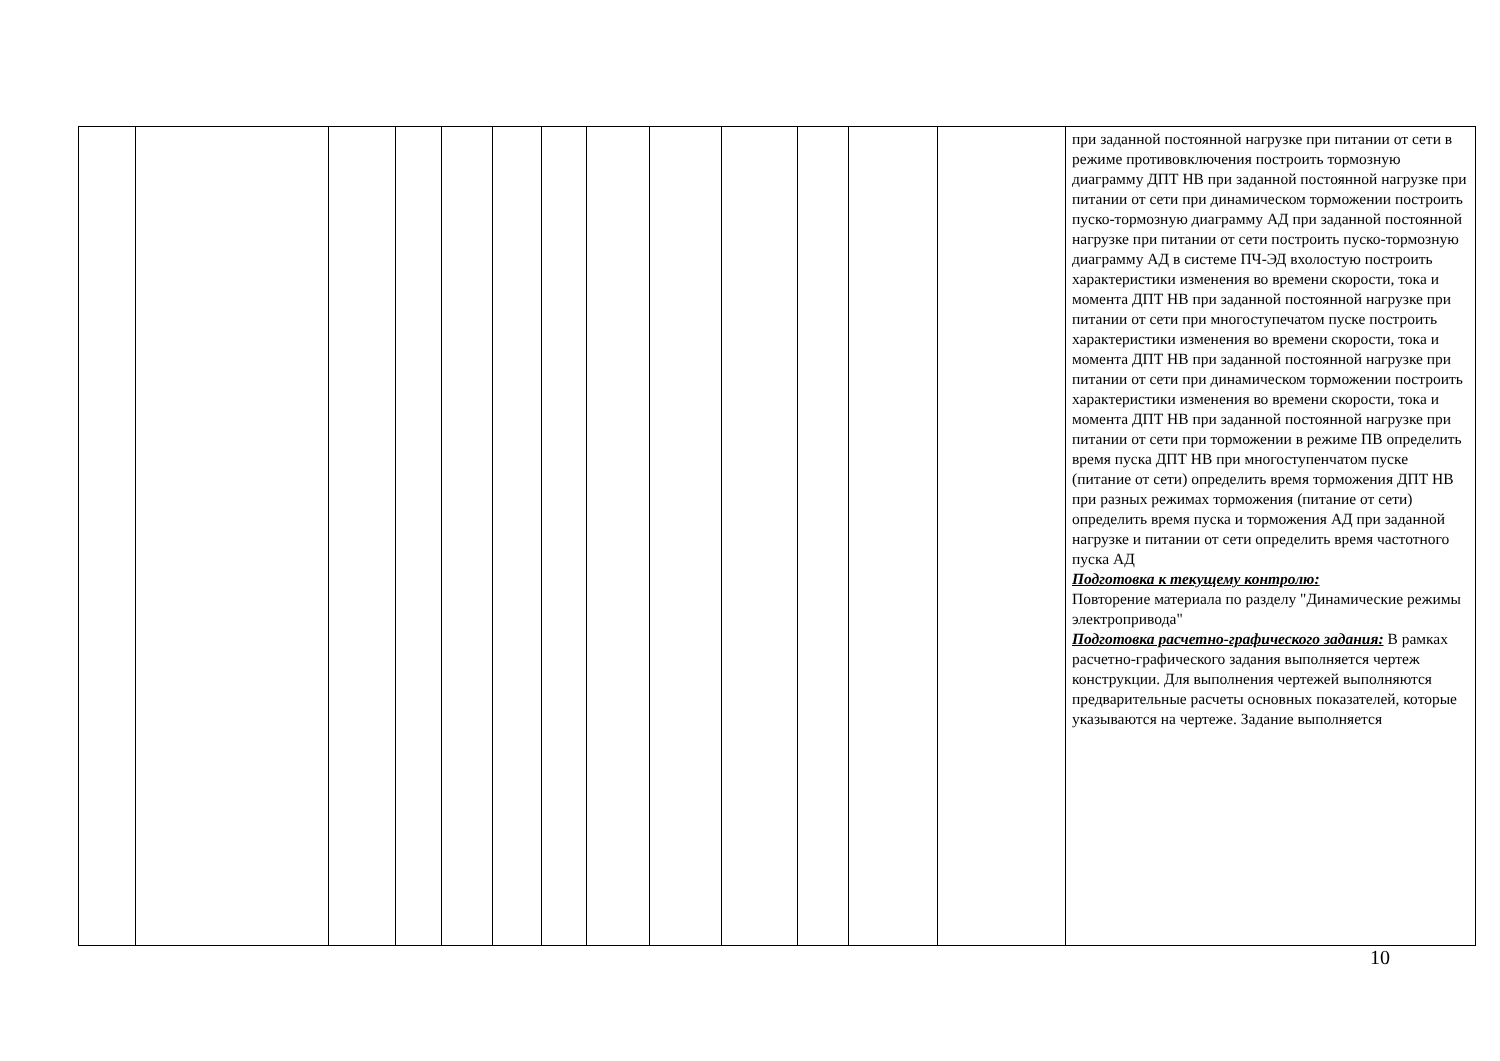| | | | | | | | | | | | | | при заданной постоянной нагрузке при питании от сети в режиме противовключения построить тормозную диаграмму ДПТ НВ при заданной постоянной нагрузке при питании от сети при динамическом торможении построить пуско-тормозную диаграмму АД при заданной постоянной нагрузке при питании от сети построить пуско-тормозную диаграмму АД в системе ПЧ-ЭД вхолостую построить характеристики изменения во времени скорости, тока и момента ДПТ НВ при заданной постоянной нагрузке при питании от сети при многоступечатом пуске построить характеристики изменения во времени скорости, тока и момента ДПТ НВ при заданной постоянной нагрузке при питании от сети при динамическом торможении построить характеристики изменения во времени скорости, тока и момента ДПТ НВ при заданной постоянной нагрузке при питании от сети при торможении в режиме ПВ определить время пуска ДПТ НВ при многоступенчатом пуске (питание от сети) определить время торможения ДПТ НВ при разных режимах торможения (питание от сети) определить время пуска и торможения АД при заданной нагрузке и питании от сети определить время частотного пуска АД Подготовка к текущему контролю: Повторение материала по разделу "Динамические режимы электропривода" Подготовка расчетно-графического задания: В рамках расчетно-графического задания выполняется чертеж конструкции. Для выполнения чертежей выполняются предварительные расчеты основных показателей, которые указываются на чертеже. Задание выполняется |
10